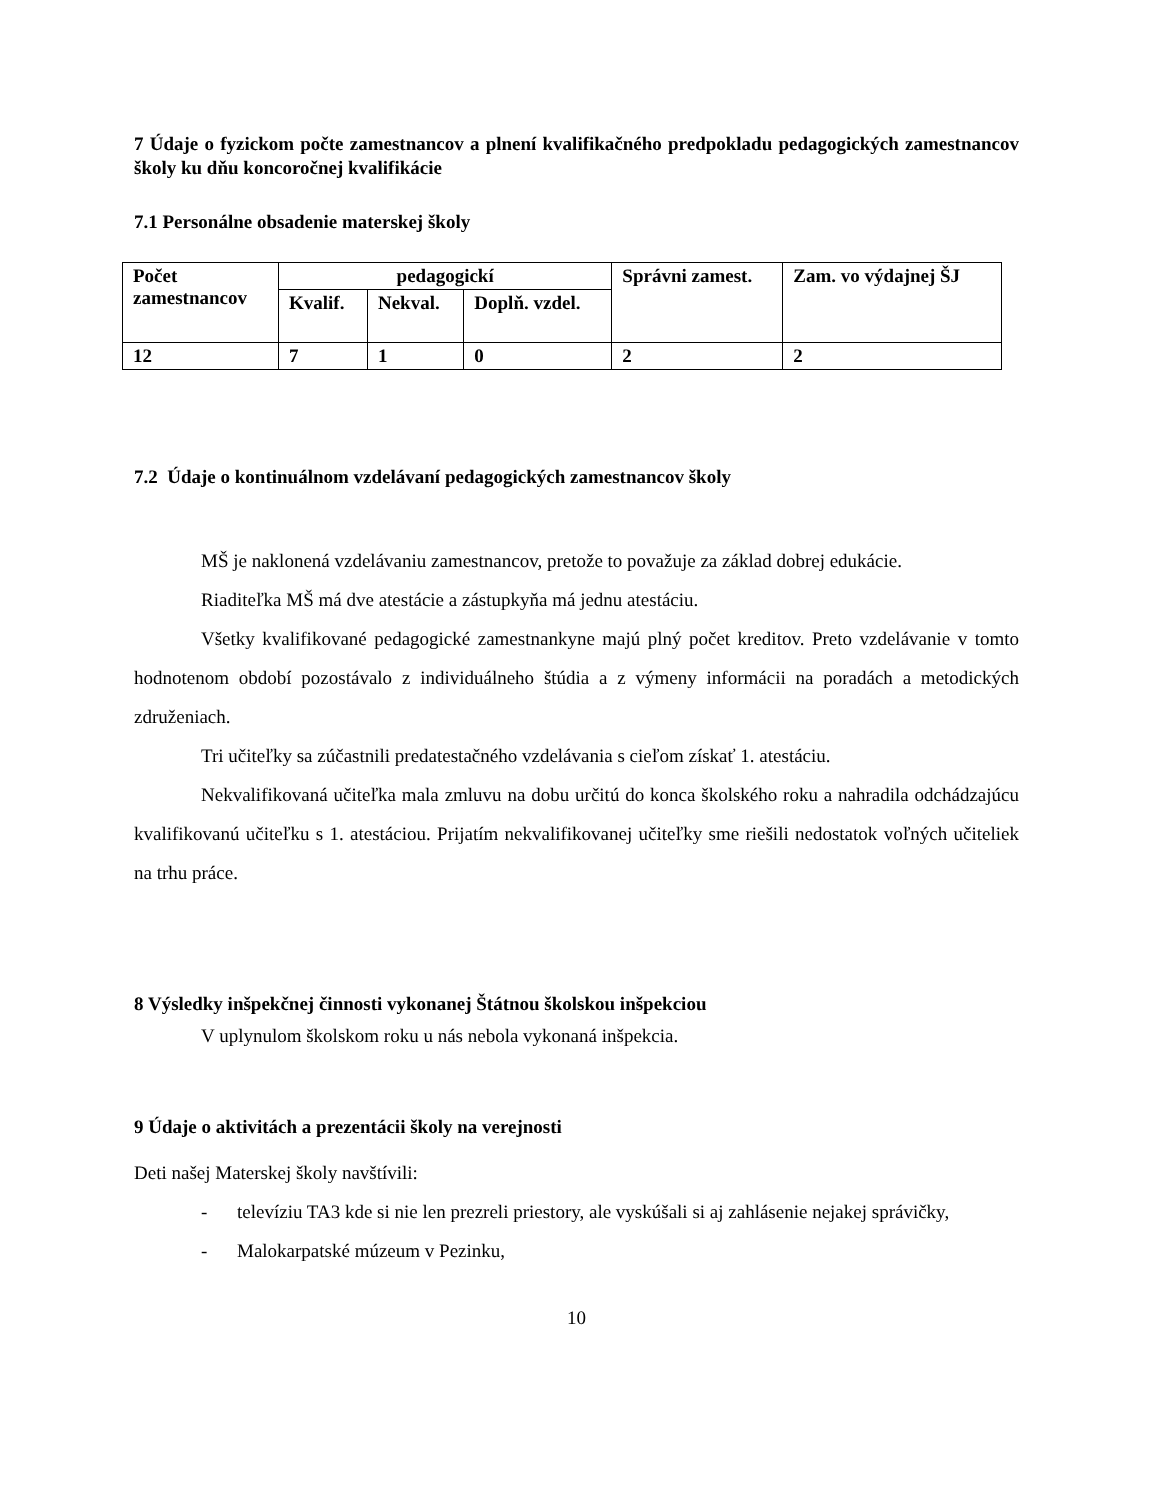7 Údaje o fyzickom počte zamestnancov a plnení kvalifikačného predpokladu pedagogických zamestnancov školy ku dňu koncoročnej kvalifikácie
7.1 Personálne obsadenie materskej školy
| Počet zamestnancov | pedagogickí | | | Správni zamest. | Zam. vo výdajnej ŠJ |
| | Kvalif. | Nekval. | Doplň. vzdel. | | |
| 12 | 7 | 1 | 0 | 2 | 2 |
7.2 Údaje o kontinuálnom vzdelávaní pedagogických zamestnancov školy
MŠ je naklonená vzdelávaniu zamestnancov, pretože to považuje za základ dobrej edukácie.
Riaditeľka MŠ má dve atestácie a zástupkyňa má jednu atestáciu.
Všetky kvalifikované pedagogické zamestnankyne majú plný počet kreditov. Preto vzdelávanie v tomto hodnotenom období pozostávalo z individuálneho štúdia a z výmeny informácii na poradách a metodických združeniach.
Tri učiteľky sa zúčastnili predatestačného vzdelávania s cieľom získať 1. atestáciu.
Nekvalifikovaná učiteľka mala zmluvu na dobu určitú do konca školského roku a nahradila odchádzajúcu kvalifikovanú učiteľku s 1. atestáciou. Prijatím nekvalifikovanej učiteľky sme riešili nedostatok voľných učiteliek na trhu práce.
8 Výsledky inšpekčnej činnosti vykonanej Štátnou školskou inšpekciou
V uplynulom školskom roku u nás nebola vykonaná inšpekcia.
9 Údaje o aktivitách a prezentácii školy na verejnosti
Deti našej Materskej školy navštívili:
- televíziu TA3 kde si nie len prezreli priestory, ale vyskúšali si aj zahlásenie nejakej správičky,
- Malokarpatské múzeum v Pezinku,
10